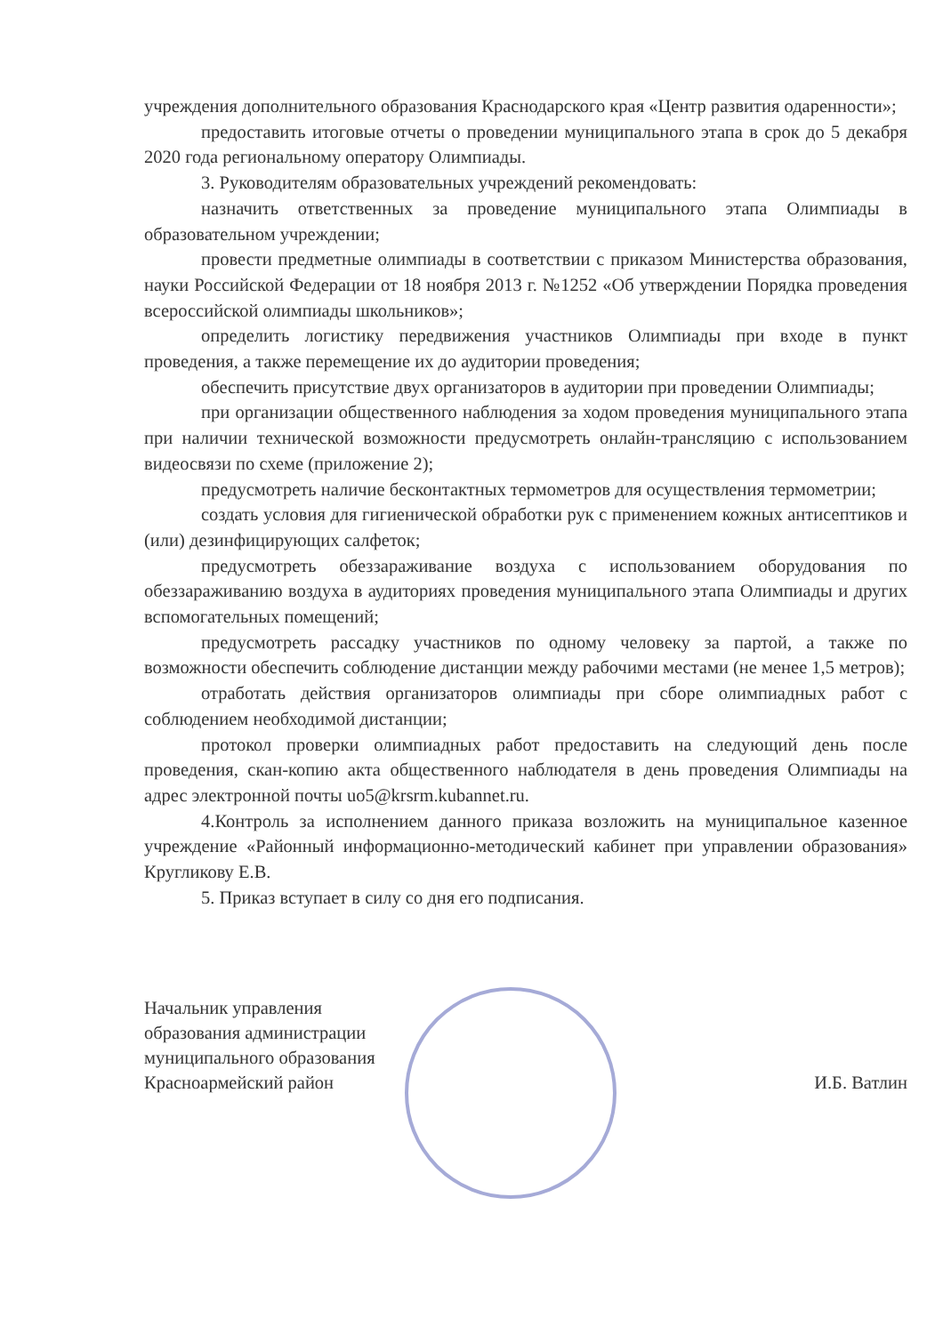учреждения дополнительного образования Краснодарского края «Центр развития одаренности»;
предоставить итоговые отчеты о проведении муниципального этапа в срок до 5 декабря 2020 года региональному оператору Олимпиады.
3. Руководителям образовательных учреждений рекомендовать:
назначить ответственных за проведение муниципального этапа Олимпиады в образовательном учреждении;
провести предметные олимпиады в соответствии с приказом Министерства образования, науки Российской Федерации от 18 ноября 2013 г. №1252 «Об утверждении Порядка проведения всероссийской олимпиады школьников»;
определить логистику передвижения участников Олимпиады при входе в пункт проведения, а также перемещение их до аудитории проведения;
обеспечить присутствие двух организаторов в аудитории при проведении Олимпиады;
при организации общественного наблюдения за ходом проведения муниципального этапа при наличии технической возможности предусмотреть онлайн-трансляцию с использованием видеосвязи по схеме (приложение 2);
предусмотреть наличие бесконтактных термометров для осуществления термометрии;
создать условия для гигиенической обработки рук с применением кожных антисептиков и (или) дезинфицирующих салфеток;
предусмотреть обеззараживание воздуха с использованием оборудования по обеззараживанию воздуха в аудиториях проведения муниципального этапа Олимпиады и других вспомогательных помещений;
предусмотреть рассадку участников по одному человеку за партой, а также по возможности обеспечить соблюдение дистанции между рабочими местами (не менее 1,5 метров);
отработать действия организаторов олимпиады при сборе олимпиадных работ с соблюдением необходимой дистанции;
протокол проверки олимпиадных работ предоставить на следующий день после проведения, скан-копию акта общественного наблюдателя в день проведения Олимпиады на адрес электронной почты uo5@krsrm.kubannet.ru.
4.Контроль за исполнением данного приказа возложить на муниципальное казенное учреждение «Районный информационно-методический кабинет при управлении образования» Кругликову Е.В.
5. Приказ вступает в силу со дня его подписания.
Начальник управления
образования администрации
муниципального образования
Красноармейский район
И.Б. Ватлин